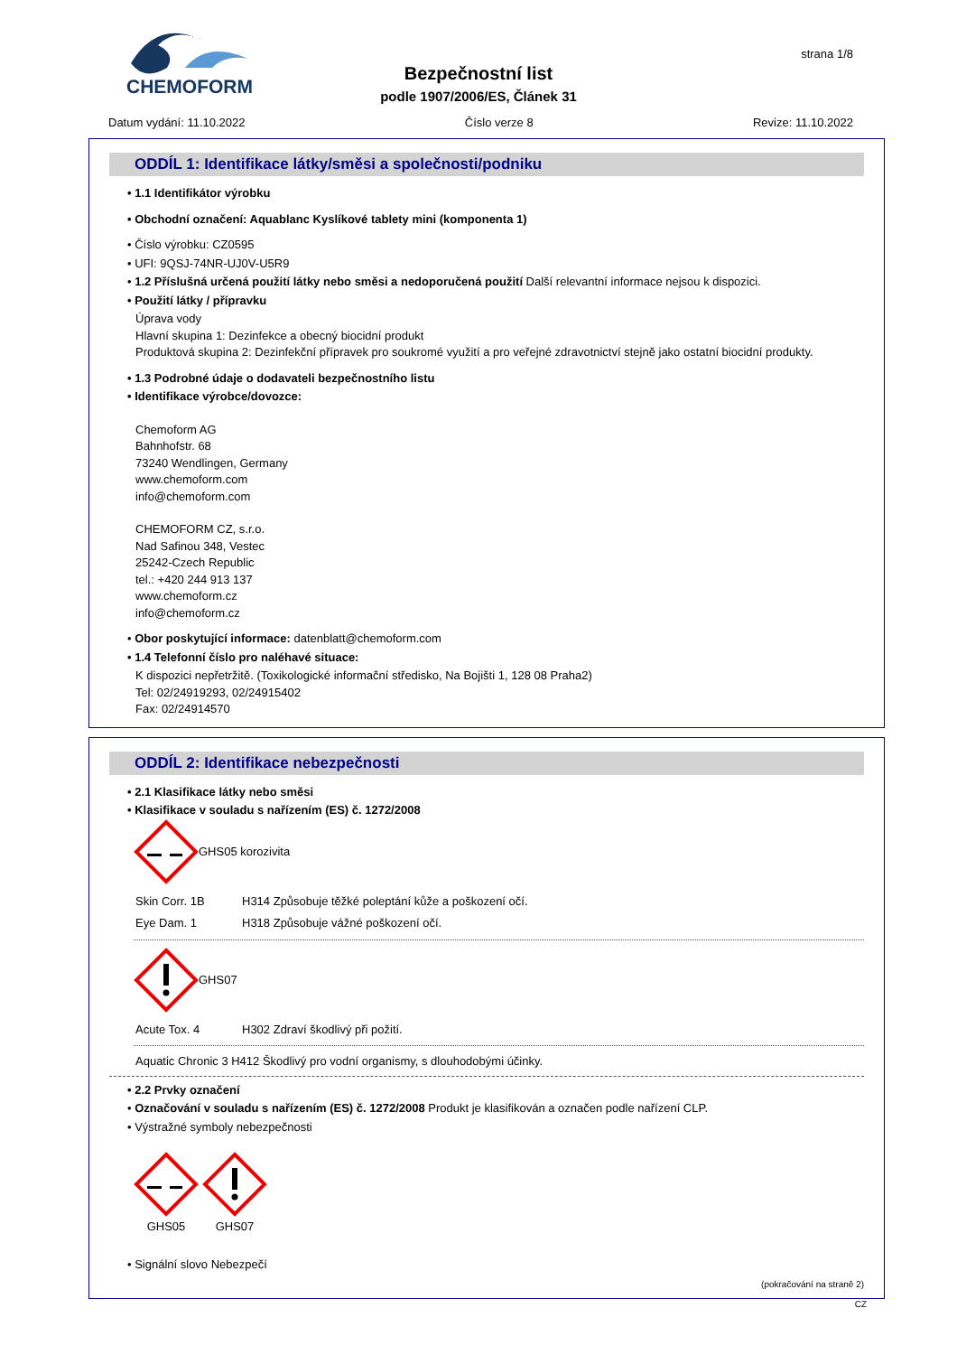CHEMOFORM
strana 1/8
Bezpečnostní list
podle 1907/2006/ES, Článek 31
Datum vydání: 11.10.2022 Číslo verze 8 Revize: 11.10.2022
ODDÍL 1: Identifikace látky/směsi a společnosti/podniku
• 1.1 Identifikátor výrobku
• Obchodní označení: Aquablanc Kyslíkové tablety mini (komponenta 1)
• Číslo výrobku: CZ0595
• UFI: 9QSJ-74NR-UJ0V-U5R9
• 1.2 Příslušná určená použití látky nebo směsi a nedoporučená použití Další relevantní informace nejsou k dispozici.
• Použití látky / přípravku
Úprava vody
Hlavní skupina 1: Dezinfekce a obecný biocidní produkt
Produktová skupina 2: Dezinfekční přípravek pro soukromé využití a pro veřejné zdravotnictví stejně jako ostatní biocidní produkty.
• 1.3 Podrobné údaje o dodavateli bezpečnostního listu
• Identifikace výrobce/dovozce:
Chemoform AG
Bahnhofstr. 68
73240 Wendlingen, Germany
www.chemoform.com
info@chemoform.com
CHEMOFORM CZ, s.r.o.
Nad Safinou 348, Vestec
25242-Czech Republic
tel.: +420 244 913 137
www.chemoform.cz
info@chemoform.cz
• Obor poskytující informace: datenblatt@chemoform.com
• 1.4 Telefonní číslo pro naléhavé situace:
K dispozici nepřetržitě. (Toxikologické informační středisko, Na Bojišti 1, 128 08 Praha2)
Tel: 02/24919293, 02/24915402
Fax: 02/24914570
ODDÍL 2: Identifikace nebezpečnosti
• 2.1 Klasifikace látky nebo směsi
• Klasifikace v souladu s nařízením (ES) č. 1272/2008
GHS05 korozivita
Skin Corr. 1B H314 Způsobuje těžké poleptání kůže a poškození očí.
Eye Dam. 1 H318 Způsobuje vážné poškození očí.
GHS07
Acute Tox. 4 H302 Zdraví škodlivý při požití.
Aquatic Chronic 3 H412 Škodlivý pro vodní organismy, s dlouhodobými účinky.
• 2.2 Prvky označení
• Označování v souladu s nařízením (ES) č. 1272/2008 Produkt je klasifikován a označen podle nařízení CLP.
• Výstražné symboly nebezpečnosti
GHS05
GHS07
• Signální slovo Nebezpečí
(pokračování na straně 2)
CZ